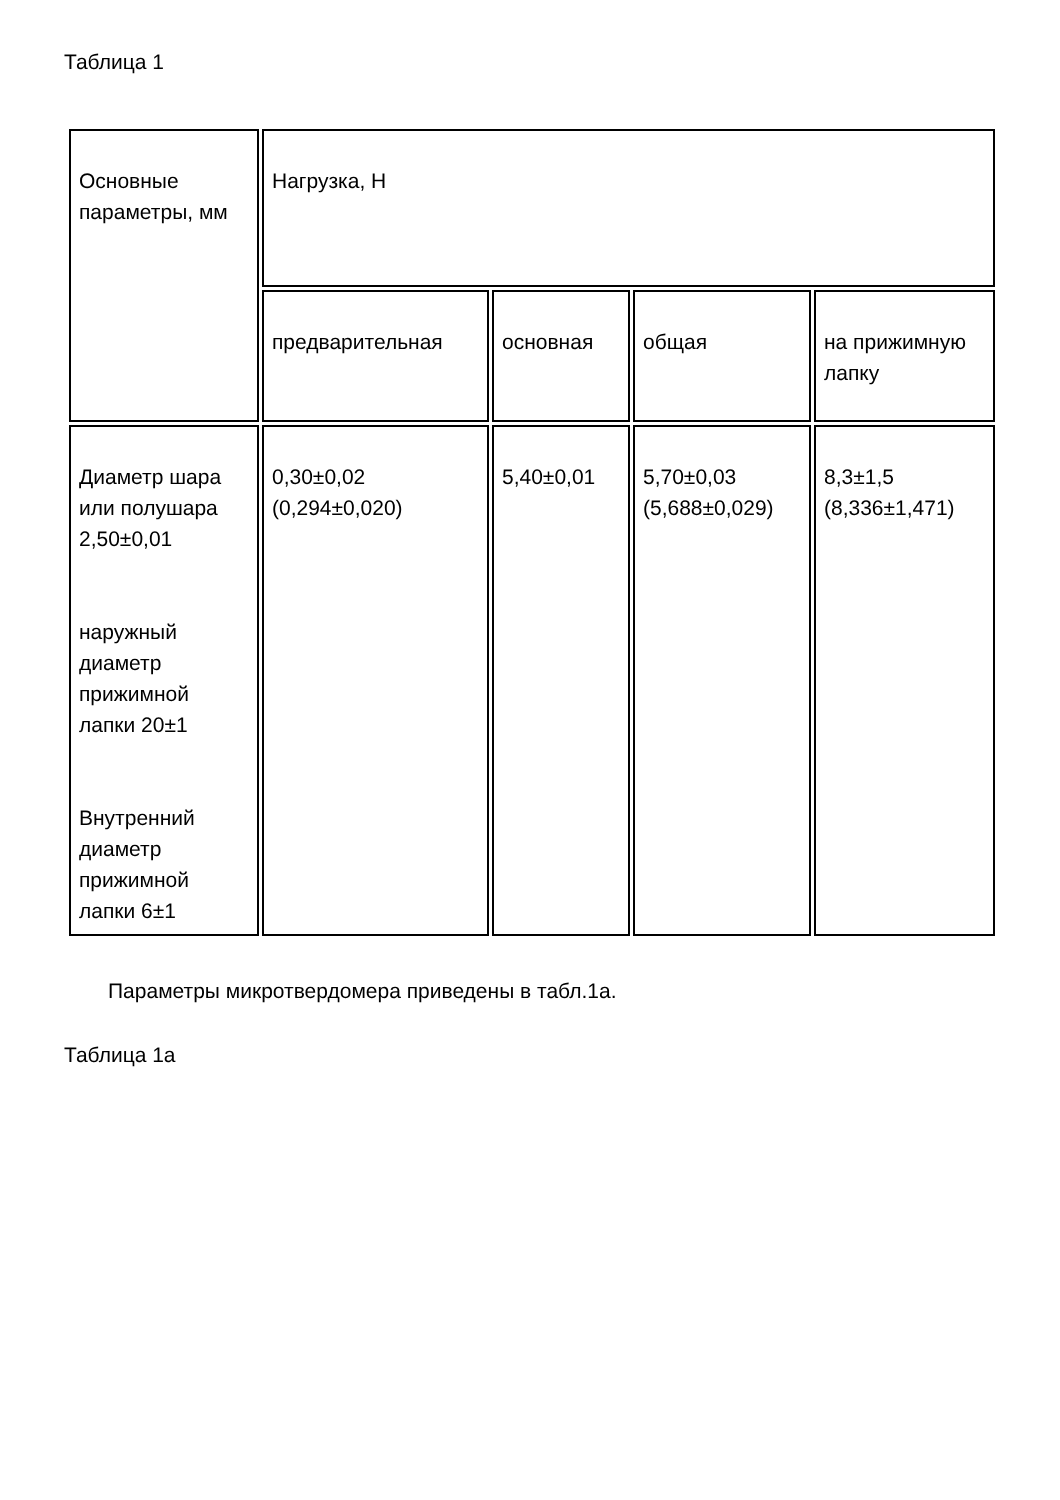Таблица 1
| Основные параметры, мм | Нагрузка, Н | | | |
| | предварительная | основная | общая | на прижимную лапку |
| Диаметр шара или полушара 2,50±0,01 наружный диаметр прижимной лапки 20±1 Внутренний диаметр прижимной лапки 6±1 | 0,30±0,02 (0,294±0,020) | 5,40±0,01 | 5,70±0,03 (5,688±0,029) | 8,3±1,5 (8,336±1,471) |
Параметры микротвердомера приведены в табл.1а.
Таблица 1а